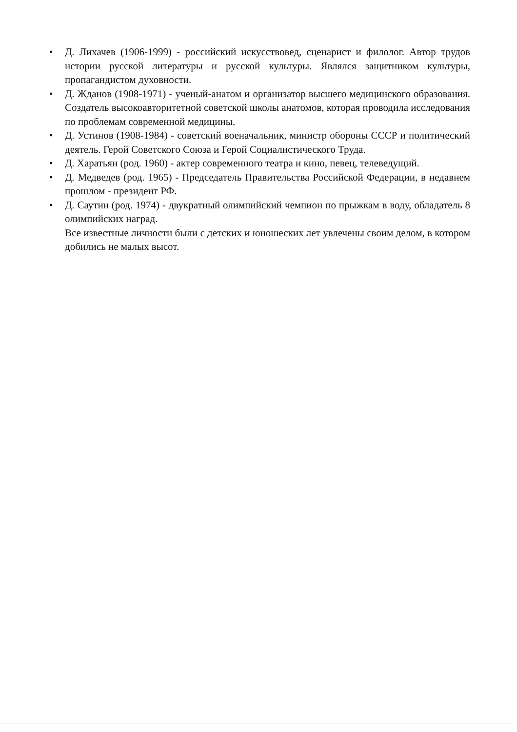• Д. Лихачев (1906-1999) - российский искусствовед, сценарист и филолог. Автор трудов истории русской литературы и русской культуры. Являлся защитником культуры, пропагандистом духовности.
• Д. Жданов (1908-1971) - ученый-анатом и организатор высшего медицинского образования. Создатель высокоавторитетной советской школы анатомов, которая проводила исследования по проблемам современной медицины.
• Д. Устинов (1908-1984) - советский военачальник, министр обороны СССР и политический деятель. Герой Советского Союза и Герой Социалистического Труда.
• Д. Харатьян (род. 1960) - актер современного театра и кино, певец, телеведущий.
• Д. Медведев (род. 1965) - Председатель Правительства Российской Федерации, в недавнем прошлом - президент РФ.
• Д. Саутин (род. 1974) - двукратный олимпийский чемпион по прыжкам в воду, обладатель 8 олимпийских наград.
Все известные личности были с детских и юношеских лет увлечены своим делом, в котором добились не малых высот.